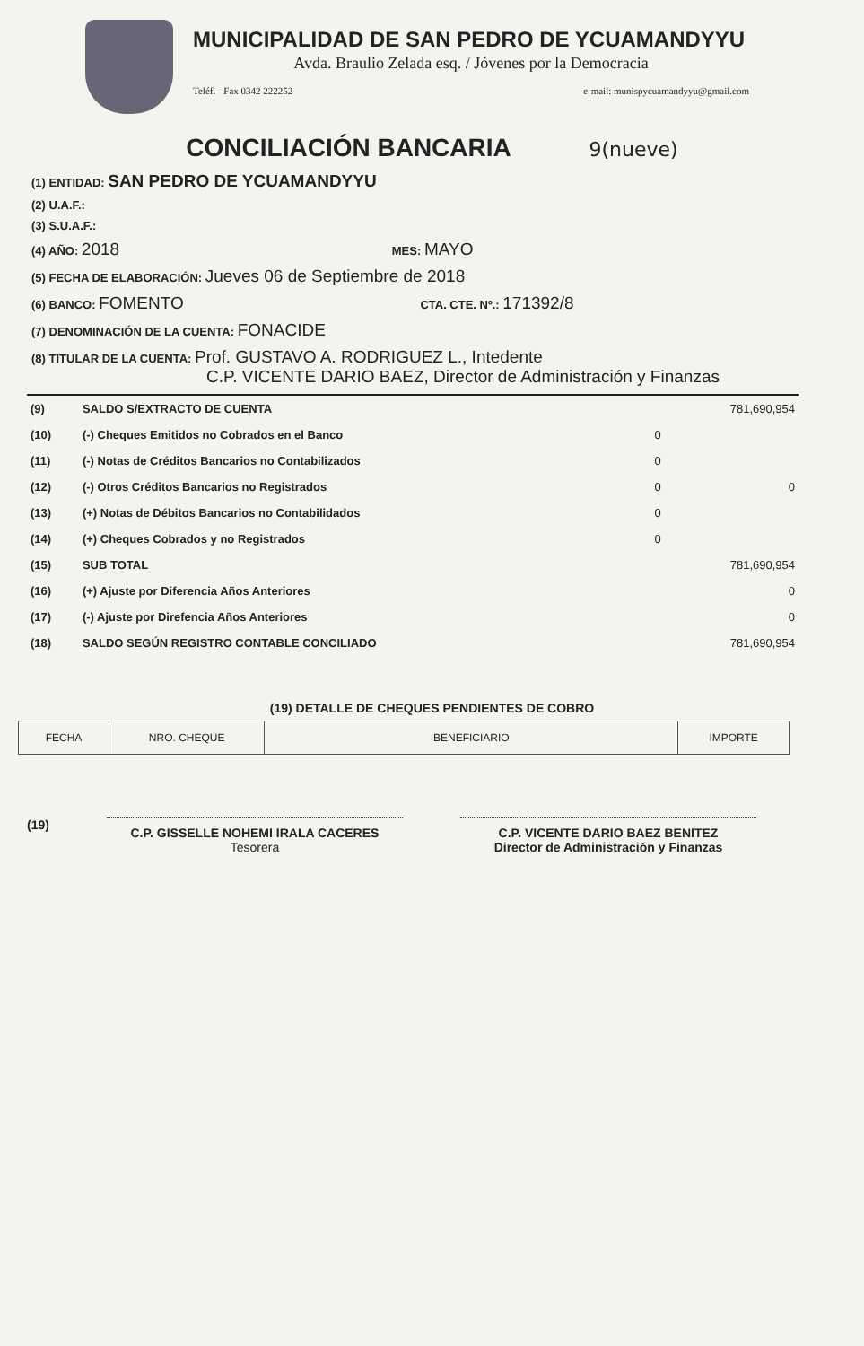MUNICIPALIDAD DE SAN PEDRO DE YCUAMANDYYU
Avda. Braulio Zelada esq. / Jóvenes por la Democracia
Teléf. - Fax 0342 222252 e-mail: munispycuamandyyu@gmail.com
CONCILIACIÓN BANCARIA 9(nueve)
(1) ENTIDAD: SAN PEDRO DE YCUAMANDYYU
(2) U.A.F.:
(3) S.U.A.F.:
(4) AÑO: 2018 MES: MAYO
(5) FECHA DE ELABORACIÓN: Jueves 06 de Septiembre de 2018
(6) BANCO: FOMENTO CTA. CTE. Nº.: 171392/8
(7) DENOMINACIÓN DE LA CUENTA: FONACIDE
(8) TITULAR DE LA CUENTA: Prof. GUSTAVO A. RODRIGUEZ L., Intedente
C.P. VICENTE DARIO BAEZ, Director de Administración y Finanzas
| (9) | SALDO S/EXTRACTO DE CUENTA | | 781,690,954 |
| (10) | (-) Cheques Emitidos no Cobrados en el Banco | 0 | |
| (11) | (-) Notas de Créditos Bancarios no Contabilizados | 0 | |
| (12) | (-) Otros Créditos Bancarios no Registrados | 0 | 0 |
| (13) | (+) Notas de Débitos Bancarios no Contabilidados | 0 | |
| (14) | (+) Cheques Cobrados y no Registrados | 0 | |
| (15) | SUB TOTAL | | 781,690,954 |
| (16) | (+) Ajuste por Diferencia Años Anteriores | | 0 |
| (17) | (-) Ajuste por Direfencia Años Anteriores | | 0 |
| (18) | SALDO SEGÚN REGISTRO CONTABLE CONCILIADO | | 781,690,954 |
(19) DETALLE DE CHEQUES PENDIENTES DE COBRO
| FECHA | NRO. CHEQUE | BENEFICIARIO | IMPORTE |
| --- | --- | --- | --- |
(19)
C.P. GISSELLE NOHEMI IRALA CACERES
Tesorera
C.P. VICENTE DARIO BAEZ BENITEZ
Director de Administración y Finanzas